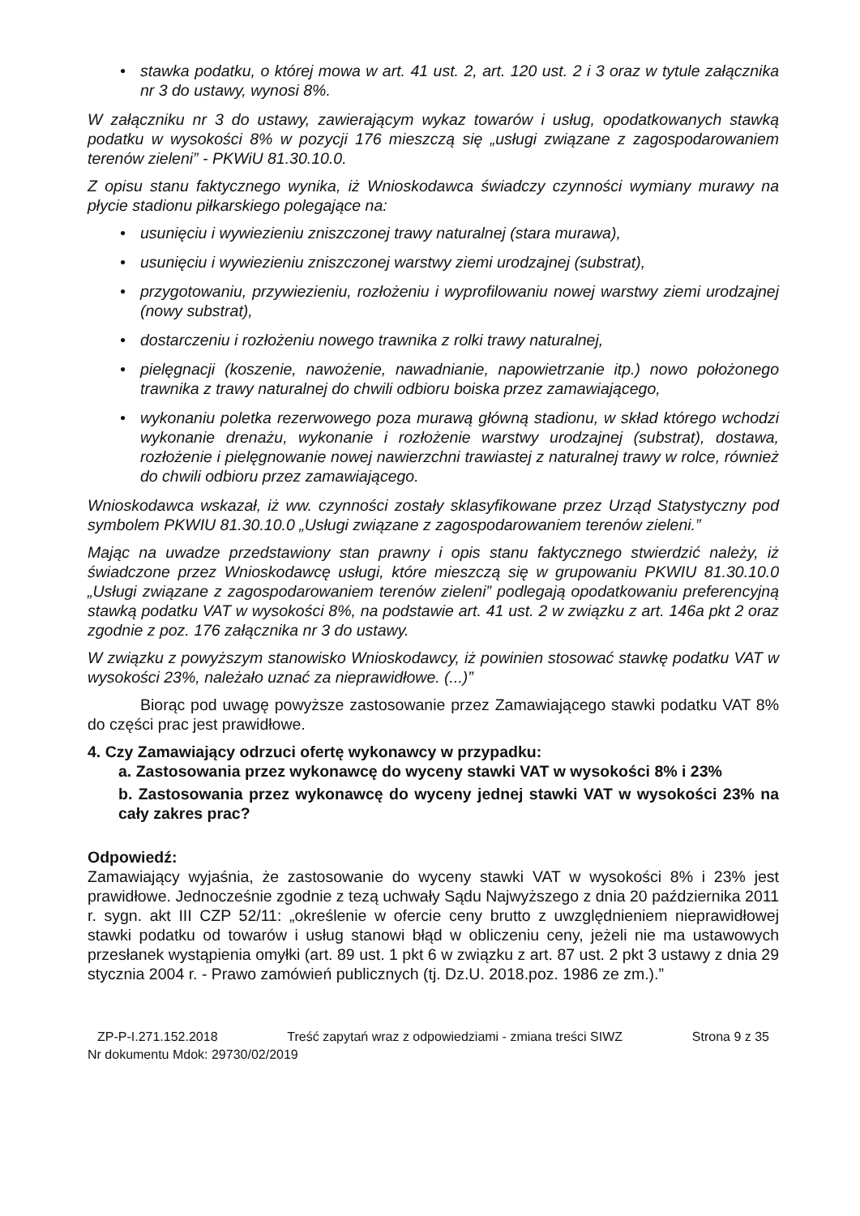• stawka podatku, o której mowa w art. 41 ust. 2, art. 120 ust. 2 i 3 oraz w tytule załącznika nr 3 do ustawy, wynosi 8%.
W załączniku nr 3 do ustawy, zawierającym wykaz towarów i usług, opodatkowanych stawką podatku w wysokości 8% w pozycji 176 mieszczą się „usługi związane z zagospodarowaniem terenów zieleni” - PKWiU 81.30.10.0.
Z opisu stanu faktycznego wynika, iż Wnioskodawca świadczy czynności wymiany murawy na płycie stadionu piłkarskiego polegające na:
• usunięciu i wywiezieniu zniszczonej trawy naturalnej (stara murawa),
• usunięciu i wywiezieniu zniszczonej warstwy ziemi urodzajnej (substrat),
• przygotowaniu, przywiezieniu, rozłożeniu i wyprofilowaniu nowej warstwy ziemi urodzajnej (nowy substrat),
• dostarczeniu i rozłożeniu nowego trawnika z rolki trawy naturalnej,
• pielęgnacji (koszenie, nawożenie, nawadnianie, napowietrzanie itp.) nowo położonego trawnika z trawy naturalnej do chwili odbioru boiska przez zamawiającego,
• wykonaniu poletka rezerwowego poza murawą główną stadionu, w skład którego wchodzi wykonanie drenażu, wykonanie i rozłożenie warstwy urodzajnej (substrat), dostawa, rozłożenie i pielęgnowanie nowej nawierzchni trawiastej z naturalnej trawy w rolce, również do chwili odbioru przez zamawiającego.
Wnioskodawca wskazał, iż ww. czynności zostały sklasyfikowane przez Urząd Statystyczny pod symbolem PKWIU 81.30.10.0 „Usługi związane z zagospodarowaniem terenów zieleni.”
Mając na uwadze przedstawiony stan prawny i opis stanu faktycznego stwierdzić należy, iż świadczone przez Wnioskodawcę usługi, które mieszczą się w grupowaniu PKWIU 81.30.10.0 „Usługi związane z zagospodarowaniem terenów zieleni” podlegają opodatkowaniu preferencyjną stawką podatku VAT w wysokości 8%, na podstawie art. 41 ust. 2 w związku z art. 146a pkt 2 oraz zgodnie z poz. 176 załącznika nr 3 do ustawy.
W związku z powyższym stanowisko Wnioskodawcy, iż powinien stosować stawkę podatku VAT w wysokości 23%, należało uznać za nieprawidłowe. (...)”
Biorąc pod uwagę powyższe zastosowanie przez Zamawiającego stawki podatku VAT 8% do części prac jest prawidłowe.
4. Czy Zamawiający odrzuci ofertę wykonawcy w przypadku:
a. Zastosowania przez wykonawcę do wyceny stawki VAT w wysokości 8% i 23%
b. Zastosowania przez wykonawcę do wyceny jednej stawki VAT w wysokości 23% na cały zakres prac?
Odpowiedź:
Zamawiający wyjaśnia, że zastosowanie do wyceny stawki VAT w wysokości 8% i 23% jest prawidłowe. Jednocześnie zgodnie z tezą uchwały Sądu Najwyższego z dnia 20 października 2011 r. sygn. akt III CZP 52/11: „określenie w ofercie ceny brutto z uwzględnieniem nieprawidłowej stawki podatku od towarów i usług stanowi błąd w obliczeniu ceny, jeżeli nie ma ustawowych przesłanek wystąpienia omyłki (art. 89 ust. 1 pkt 6 w związku z art. 87 ust. 2 pkt 3 ustawy z dnia 29 stycznia 2004 r. - Prawo zamówień publicznych (tj. Dz.U. 2018.poz. 1986 ze zm.).”
ZP-P-I.271.152.2018 Treść zapytań wraz z odpowiedziami - zmiana treści SIWZ Strona 9 z 35
Nr dokumentu Mdok: 29730/02/2019